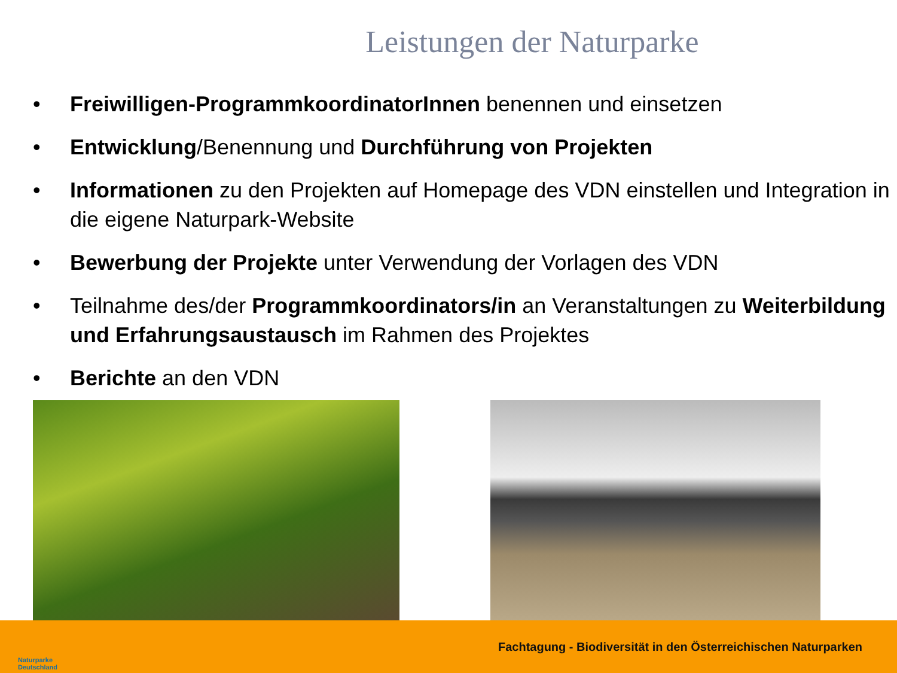Leistungen der Naturparke
• Freiwilligen-ProgrammkoordinatorInnen benennen und einsetzen
• Entwicklung/Benennung und Durchführung von Projekten
• Informationen zu den Projekten auf Homepage des VDN einstellen und Integration in die eigene Naturpark-Website
• Bewerbung der Projekte unter Verwendung der Vorlagen des VDN
• Teilnahme des/der Programmkoordinators/in an Veranstaltungen zu Weiterbildung und Erfahrungsaustausch im Rahmen des Projektes
• Berichte an den VDN
Naturparke
Deutschland
Fachtagung - Biodiversität in den Österreichischen Naturparken